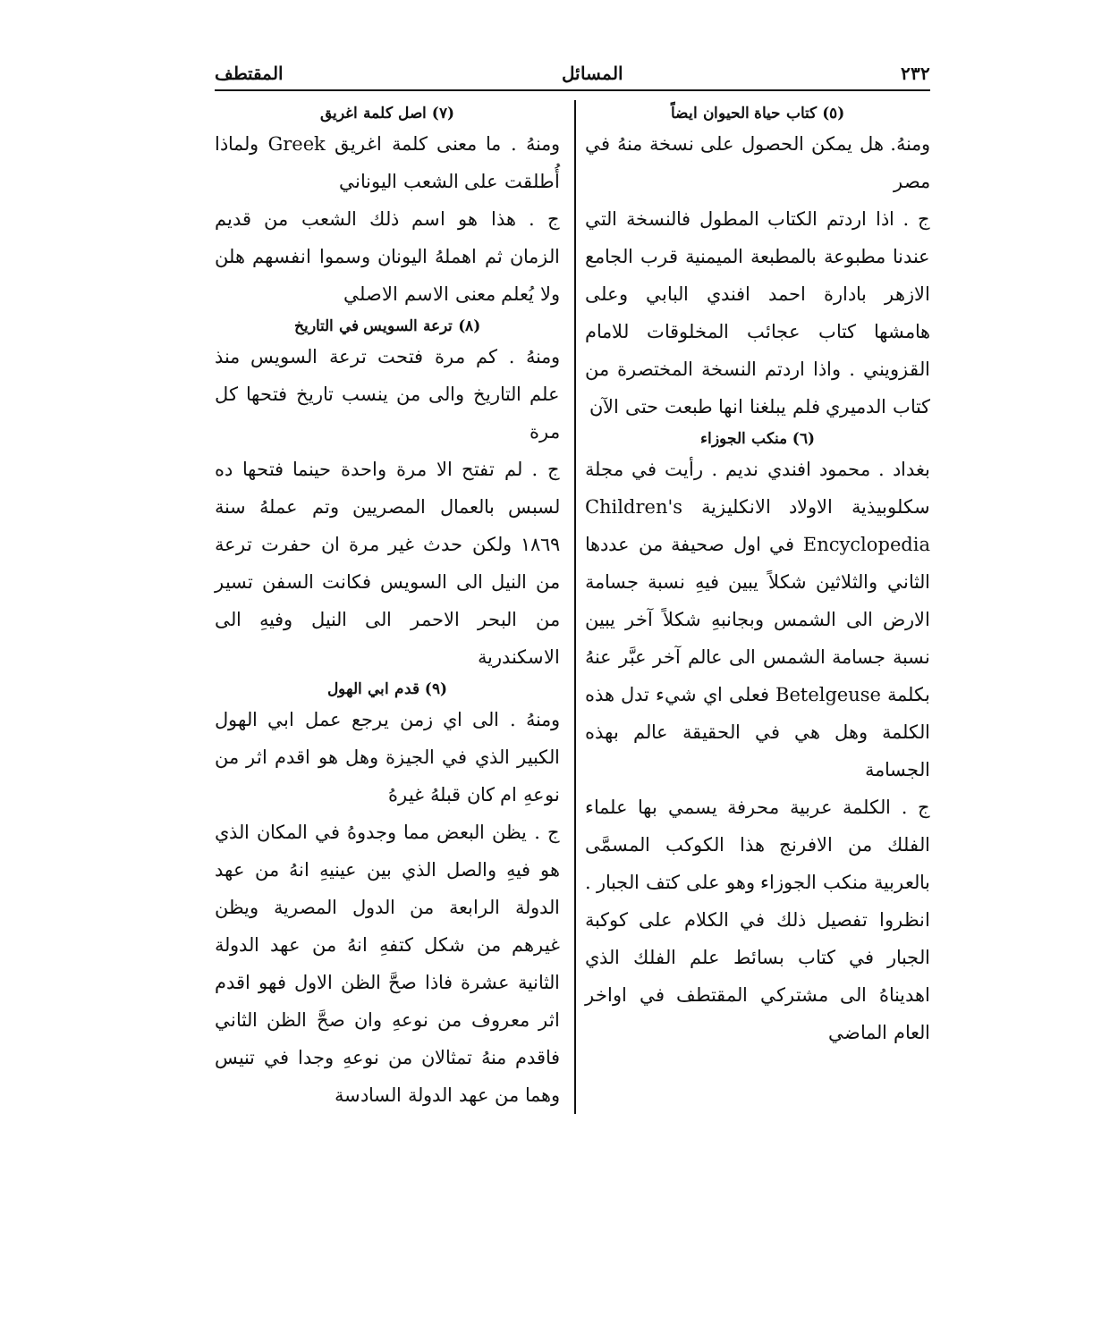٢٣٢ المسائل المقتطف
(٥) كتاب حياة الحيوان ايضاً
ومنهُ. هل يمكن الحصول على نسخة منهُ في مصر
ج . اذا اردتم الكتاب المطول فالنسخة التي عندنا مطبوعة بالمطبعة الميمنية قرب الجامع الازهر بادارة احمد افندي البابي وعلى هامشها كتاب عجائب المخلوقات للامام القزويني . واذا اردتم النسخة المختصرة من كتاب الدميري فلم يبلغنا انها طبعت حتى الآن
(٦) منكب الجوزاء
بغداد . محمود افندي نديم . رأيت في مجلة سكلوبيذية الاولاد الانكليزية Children's Encyclopedia في اول صحيفة من عددها الثاني والثلاثين شكلاً يبين فيهِ نسبة جسامة الارض الى الشمس وبجانبهِ شكلاً آخر يبين نسبة جسامة الشمس الى عالم آخر عبَّر عنهُ بكلمة Betelgeuse فعلى اي شيء تدل هذه الكلمة وهل هي في الحقيقة عالم بهذه الجسامة
ج . الكلمة عربية محرفة يسمي بها علماء الفلك من الافرنج هذا الكوكب المسمَّى بالعربية منكب الجوزاء وهو على كتف الجبار . انظروا تفصيل ذلك في الكلام على كوكبة الجبار في كتاب بسائط علم الفلك الذي اهديناهُ الى مشتركي المقتطف في اواخر العام الماضي
(٧) اصل كلمة اغريق
ومنهُ . ما معنى كلمة اغريق Greek ولماذا أُطلقت على الشعب اليوناني
ج . هذا هو اسم ذلك الشعب من قديم الزمان ثم اهملهُ اليونان وسموا انفسهم هلن ولا يُعلم معنى الاسم الاصلي
(٨) ترعة السويس في التاريخ
ومنهُ . كم مرة فتحت ترعة السويس منذ علم التاريخ والى من ينسب تاريخ فتحها كل مرة
ج . لم تفتح الا مرة واحدة حينما فتحها ده لسبس بالعمال المصريين وتم عملهُ سنة ١٨٦٩ ولكن حدث غير مرة ان حفرت ترعة من النيل الى السويس فكانت السفن تسير من البحر الاحمر الى النيل وفيهِ الى الاسكندرية
(٩) قدم ابي الهول
ومنهُ . الى اي زمن يرجع عمل ابي الهول الكبير الذي في الجيزة وهل هو اقدم اثر من نوعهِ ام كان قبلهُ غيرهُ
ج . يظن البعض مما وجدوهُ في المكان الذي هو فيهِ والصل الذي بين عينيهِ انهُ من عهد الدولة الرابعة من الدول المصرية ويظن غيرهم من شكل كتفهِ انهُ من عهد الدولة الثانية عشرة فاذا صحَّ الظن الاول فهو اقدم اثر معروف من نوعهِ وان صحَّ الظن الثاني فاقدم منهُ تمثالان من نوعهِ وجدا في تنيس وهما من عهد الدولة السادسة